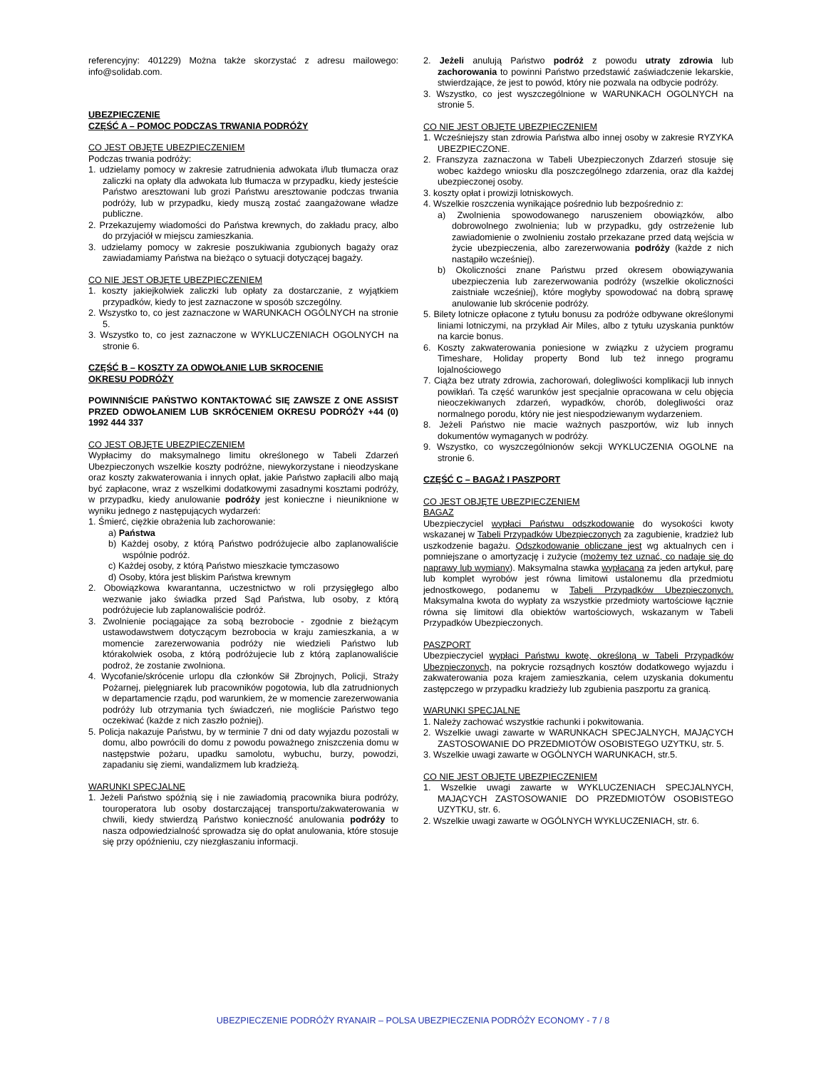referencyjny: 401229) Można także skorzystać z adresu mailowego: info@solidab.com.
UBEZPIECZENIE
CZĘŚĆ A – POMOC PODCZAS TRWANIA PODRÓŻY
CO JEST OBJĘTE UBEZPIECZENIEM
Podczas trwania podróży:
1. udzielamy pomocy w zakresie zatrudnienia adwokata i/lub tłumacza oraz zaliczki na opłaty dla adwokata lub tłumacza w przypadku, kiedy jesteście Państwo aresztowani lub grozi Państwu aresztowanie podczas trwania podróży, lub w przypadku, kiedy muszą zostać zaangażowane władze publiczne.
2. Przekazujemy wiadomości do Państwa krewnych, do zakładu pracy, albo do przyjaciół w miejscu zamieszkania.
3. udzielamy pomocy w zakresie poszukiwania zgubionych bagaży oraz zawiadamiamy Państwa na bieżąco o sytuacji dotyczącej bagaży.
CO NIE JEST OBJĘTE UBEZPIECZENIEM
1. koszty jakiejkolwiek zaliczki lub opłaty za dostarczanie, z wyjątkiem przypadków, kiedy to jest zaznaczone w sposób szczególny.
2. Wszystko to, co jest zaznaczone w WARUNKACH OGÓLNYCH na stronie 5.
3. Wszystko to, co jest zaznaczone w WYKLUCZENIACH OGOLNYCH na stronie 6.
CZĘŚĆ B – KOSZTY ZA ODWOŁANIE LUB SKROCENIE
OKRESU PODRÓŻY
POWINNIŚCIE PAŃSTWO KONTAKTOWAĆ SIĘ ZAWSZE Z ONE ASSIST PRZED ODWOŁANIEM LUB SKRÓCENIEM OKRESU PODRÓŻY +44 (0) 1992 444 337
CO JEST OBJĘTE UBEZPIECZENIEM
Wypłacimy do maksymalnego limitu określonego w Tabeli Zdarzeń Ubezpieczonych wszelkie koszty podróżne, niewykorzystane i nieodzyskane oraz koszty zakwaterowania i innych opłat, jakie Państwo zapłacili albo mają być zapłacone, wraz z wszelkimi dodatkowymi zasadnymi kosztami podróży, w przypadku, kiedy anulowanie podróży jest konieczne i nieuniknione w wyniku jednego z następujących wydarzeń:
1. Śmierć, ciężkie obrażenia lub zachorowanie:
a) Państwa
b) Każdej osoby, z którą Państwo podróżujecie albo zaplanowaliście wspólnie podróż.
c) Każdej osoby, z którą Państwo mieszkacie tymczasowo
d) Osoby, która jest bliskim Państwa krewnym
2. Obowiązkowa kwarantanna, uczestnictwo w roli przysięgłego albo wezwanie jako świadka przed Sąd Państwa, lub osoby, z którą podróżujecie lub zaplanowaliście podróż.
3. Zwolnienie pociągające za sobą bezrobocie - zgodnie z bieżącym ustawodawstwem dotyczącym bezrobocia w kraju zamieszkania, a w momencie zarezerwowania podróży nie wiedzieli Państwo lub którakolwiek osoba, z którą podróżujecie lub z którą zaplanowaliście podroż, że zostanie zwolniona.
4. Wycofanie/skrócenie urlopu dla członków Sił Zbrojnych, Policji, Straży Pożarnej, pielęgniarek lub pracowników pogotowia, lub dla zatrudnionych w departamencie rządu, pod warunkiem, że w momencie zarezerwowania podróży lub otrzymania tych świadczeń, nie mogliście Państwo tego oczekiwać (każde z nich zaszło poźniej).
5. Policja nakazuje Państwu, by w terminie 7 dni od daty wyjazdu pozostali w domu, albo powrócili do domu z powodu poważnego zniszczenia domu w następstwie pożaru, upadku samolotu, wybuchu, burzy, powodzi, zapadaniu się ziemi, wandalizmem lub kradzieżą.
WARUNKI SPECJALNE
1. Jeżeli Państwo spóźnią się i nie zawiadomią pracownika biura podróży, touroperatora lub osoby dostarczającej transportu/zakwaterowania w chwili, kiedy stwierdzą Państwo konieczność anulowania podróży to nasza odpowiedzialność sprowadza się do opłat anulowania, które stosuje się przy opóźnieniu, czy niezgłaszaniu informacji.
2. Jeżeli anulują Państwo podróż z powodu utraty zdrowia lub zachorowania to powinni Państwo przedstawić zaświadczenie lekarskie, stwierdzające, że jest to powód, który nie pozwala na odbycie podróży.
3. Wszystko, co jest wyszczególnione w WARUNKACH OGOLNYCH na stronie 5.
CO NIE JEST OBJĘTE UBEZPIECZENIEM
1. Wcześniejszy stan zdrowia Państwa albo innej osoby w zakresie RYZYKA UBEZPIECZONE.
2. Franszyza zaznaczona w Tabeli Ubezpieczonych Zdarzeń stosuje się wobec każdego wniosku dla poszczególnego zdarzenia, oraz dla każdej ubezpieczonej osoby.
3. koszty opłat i prowizji lotniskowych.
4. Wszelkie roszczenia wynikające pośrednio lub bezpośrednio z:
a) Zwolnienia spowodowanego naruszeniem obowiązków, albo dobrowolnego zwolnienia; lub w przypadku, gdy ostrzeżenie lub zawiadomienie o zwolnieniu zostało przekazane przed datą wejścia w życie ubezpieczenia, albo zarezerwowania podróży (każde z nich nastąpiło wcześniej).
b) Okoliczności znane Państwu przed okresem obowiązywania ubezpieczenia lub zarezerwowania podróży (wszelkie okoliczności zaistniałe wcześniej), które mogłyby spowodować na dobrą sprawę anulowanie lub skrócenie podróży.
5. Bilety lotnicze opłacone z tytułu bonusu za podróże odbywane określonymi liniami lotniczymi, na przykład Air Miles, albo z tytułu uzyskania punktów na karcie bonus.
6. Koszty zakwaterowania poniesione w związku z użyciem programu Timeshare, Holiday property Bond lub też innego programu lojalnościowego
7. Ciąża bez utraty zdrowia, zachorowań, dolegliwości komplikacji lub innych powikłań. Ta część warunków jest specjalnie opracowana w celu objęcia nieoczekiwanych zdarzeń, wypadków, chorób, dolegliwości oraz normalnego porodu, który nie jest niespodziewanym wydarzeniem.
8. Jeżeli Państwo nie macie ważnych paszportów, wiz lub innych dokumentów wymaganych w podróży.
9. Wszystko, co wyszczególnionów sekcji WYKLUCZENIA OGOLNE na stronie 6.
CZĘŚĆ C – BAGAŻ I PASZPORT
CO JEST OBJĘTE UBEZPIECZENIEM
BAGAZ
Ubezpieczyciel wypłaci Państwu odszkodowanie do wysokości kwoty wskazanej w Tabeli Przypadków Ubezpieczonych za zagubienie, kradzież lub uszkodzenie bagażu. Odszkodowanie obliczane jest wg aktualnych cen i pomniejszane o amortyzację i zużycie (możemy tez uznać, co nadaje się do naprawy lub wymiany). Maksymalna stawka wypłacana za jeden artykuł, parę lub komplet wyrobów jest równa limitowi ustalonemu dla przedmiotu jednostkowego, podanemu w Tabeli Przypadków Ubezpieczonych. Maksymalna kwota do wypłaty za wszystkie przedmioty wartościowe łącznie równa się limitowi dla obiektów wartościowych, wskazanym w Tabeli Przypadków Ubezpieczonych.
PASZPORT
Ubezpieczyciel wypłaci Państwu kwotę, określoną w Tabeli Przypadków Ubezpieczonych, na pokrycie rozsądnych kosztów dodatkowego wyjazdu i zakwaterowania poza krajem zamieszkania, celem uzyskania dokumentu zastępczego w przypadku kradzieży lub zgubienia paszportu za granicą.
WARUNKI SPECJALNE
1. Należy zachować wszystkie rachunki i pokwitowania.
2. Wszelkie uwagi zawarte w WARUNKACH SPECJALNYCH, MAJĄCYCH ZASTOSOWANIE DO PRZEDMIOTÓW OSOBISTEGO UZYTKU, str. 5.
3. Wszelkie uwagi zawarte w OGÓLNYCH WARUNKACH, str.5.
CO NIE JEST OBJĘTE UBEZPIECZENIEM
1. Wszelkie uwagi zawarte w WYKLUCZENIACH SPECJALNYCH, MAJĄCYCH ZASTOSOWANIE DO PRZEDMIOTÓW OSOBISTEGO UZYTKU, str. 6.
2. Wszelkie uwagi zawarte w OGÓLNYCH WYKLUCZENIACH, str. 6.
UBEZPIECZENIE PODRÓŻY RYANAIR – POLSA UBEZPIECZENIA PODRÓŻY ECONOMY - 7 / 8